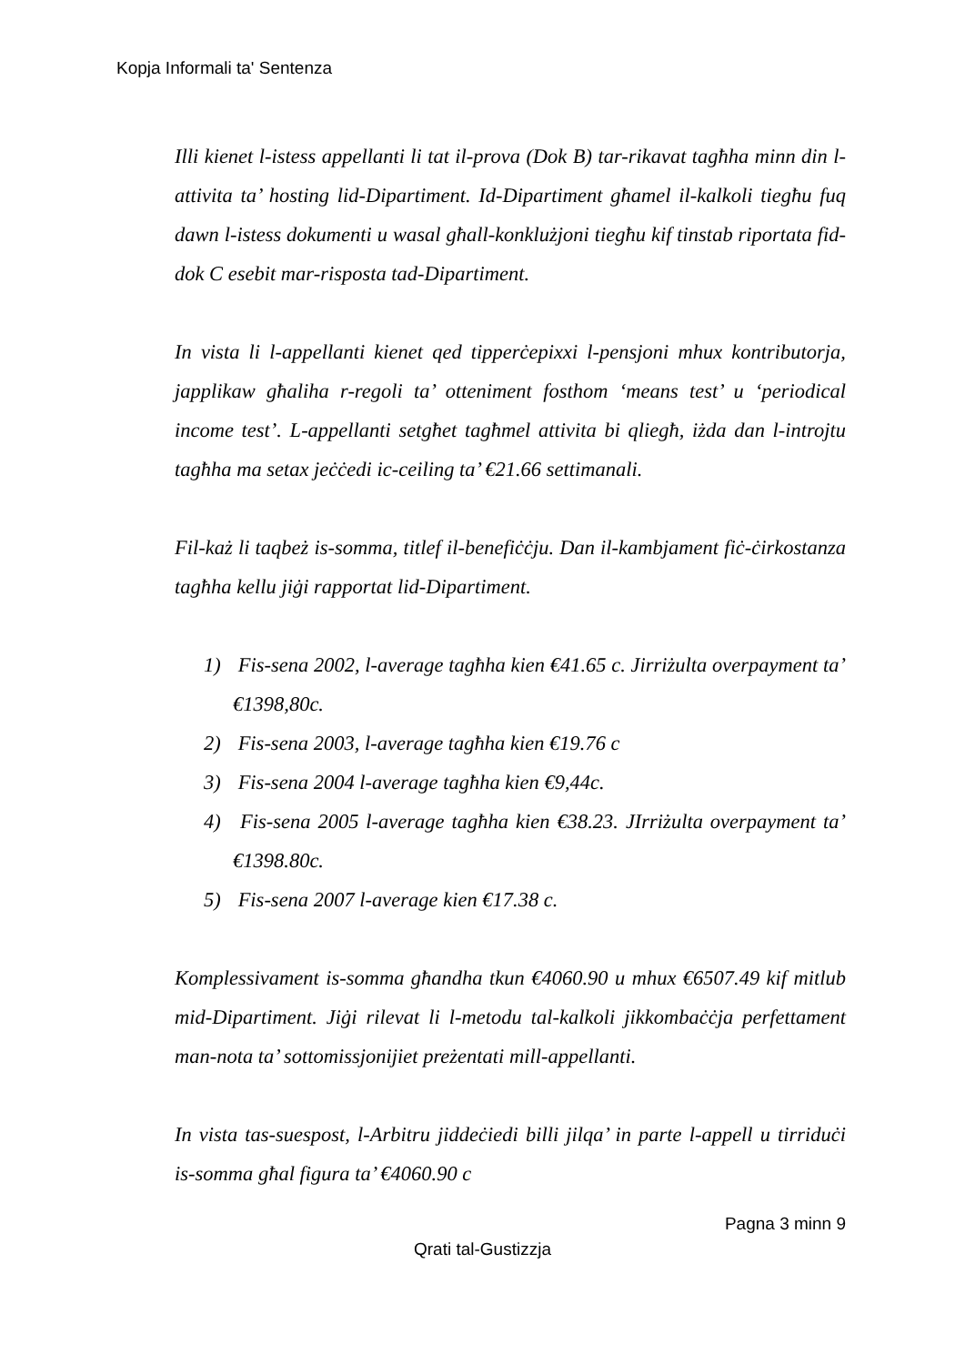Kopja Informali ta' Sentenza
Illi kienet l-istess appellanti li tat il-prova (Dok B) tar-rikavat tagħha minn din l-attivita ta’ hosting lid-Dipartiment. Id-Dipartiment għamel il-kalkoli tiegħu fuq dawn l-istess dokumenti u wasal għall-konklużjoni tiegħu kif tinstab riportata fid-dok C esebit mar-risposta tad-Dipartiment.
In vista li l-appellanti kienet qed tipperċepixxi l-pensjoni mhux kontributorja, japplikaw għaliha r-regoli ta’ otteniment fosthom ‘means test’ u ‘periodical income test’. L-appellanti setgħet tagħmel attivita bi qliegħ, iżda dan l-introjtu tagħha ma setax jeċċedi ic-ceiling ta’ €21.66 settimanali.
Fil-każ li taqbeż is-somma, titlef il-benefiċċju. Dan il-kambjament fiċ-ċirkostanza tagħha kellu jiġi rapportat lid-Dipartiment.
1) Fis-sena 2002, l-average tagħha kien €41.65 c. Jirriżulta overpayment ta’ €1398,80c.
2) Fis-sena 2003, l-average tagħha kien €19.76 c
3) Fis-sena 2004 l-average tagħha kien €9,44c.
4) Fis-sena 2005 l-average tagħha kien €38.23. JIrriżulta overpayment ta’ €1398.80c.
5) Fis-sena 2007 l-average kien €17.38 c.
Komplessivament is-somma għandha tkun €4060.90 u mhux €6507.49 kif mitlub mid-Dipartiment. Jiġi rilevat li l-metodu tal-kalkoli jikkombaċċja perfettament man-nota ta’ sottomissjonijiet preżentati mill-appellanti.
In vista tas-suespost, l-Arbitru jiddeċiedi billi jilqa’ in parte l-appell u tirriduċi is-somma għal figura ta’ €4060.90 c
Pagna 3 minn 9
Qrati tal-Gustizzja